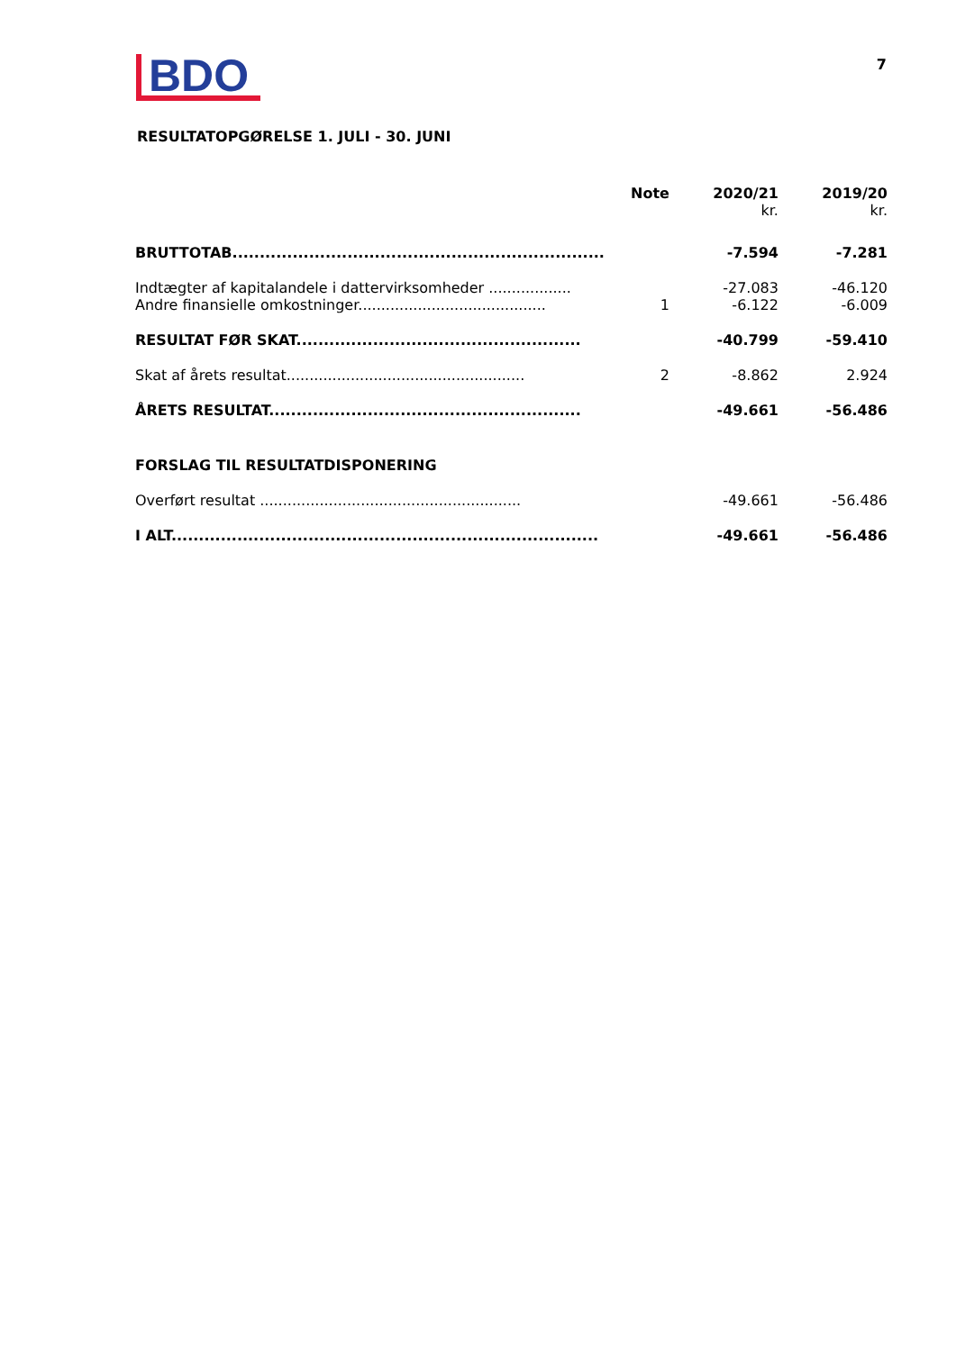BDO
7
RESULTATOPGØRELSE 1. JULI - 30. JUNI
| | Note | 2020/21 kr. | 2019/20 kr. |
| --- | --- | --- | --- |
| BRUTTOTAB.................................................................... | | -7.594 | -7.281 |
| Indtægter af kapitalandele i dattervirksomheder .................. | | -27.083 | -46.120 |
| Andre finansielle omkostninger......................................... | 1 | -6.122 | -6.009 |
| RESULTAT FØR SKAT.................................................... | | -40.799 | -59.410 |
| Skat af årets resultat.................................................... | 2 | -8.862 | 2.924 |
| ÅRETS RESULTAT......................................................... | | -49.661 | -56.486 |
| FORSLAG TIL RESULTATDISPONERING | | | |
| Overført resultat ......................................................... | | -49.661 | -56.486 |
| I ALT.............................................................................. | | -49.661 | -56.486 |